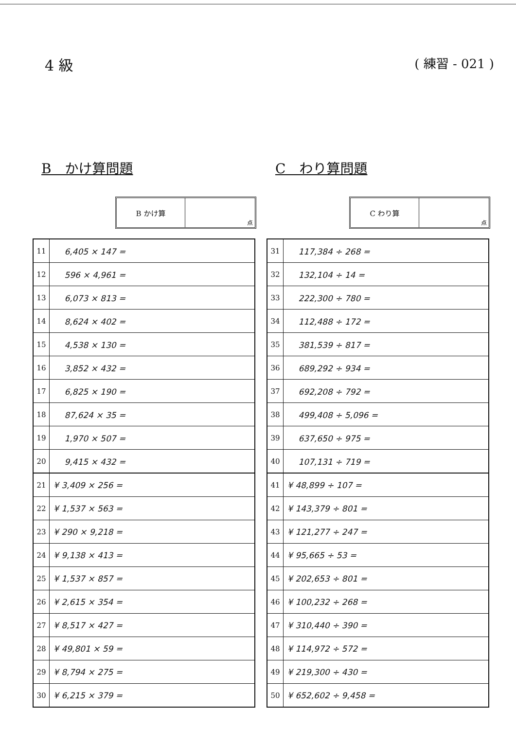4 級 ( 練習 - 021 )
B　かけ算問題
B かけ算
点
| 11 | 6,405 × 147 = |
| 12 | 596 × 4,961 = |
| 13 | 6,073 × 813 = |
| 14 | 8,624 × 402 = |
| 15 | 4,538 × 130 = |
| 16 | 3,852 × 432 = |
| 17 | 6,825 × 190 = |
| 18 | 87,624 × 35 = |
| 19 | 1,970 × 507 = |
| 20 | 9,415 × 432 = |
| 21 | ¥ 3,409 × 256 = |
| 22 | ¥ 1,537 × 563 = |
| 23 | ¥ 290 × 9,218 = |
| 24 | ¥ 9,138 × 413 = |
| 25 | ¥ 1,537 × 857 = |
| 26 | ¥ 2,615 × 354 = |
| 27 | ¥ 8,517 × 427 = |
| 28 | ¥ 49,801 × 59 = |
| 29 | ¥ 8,794 × 275 = |
| 30 | ¥ 6,215 × 379 = |
C　わり算問題
C わり算
点
| 31 | 117,384 ÷ 268 = |
| 32 | 132,104 ÷ 14 = |
| 33 | 222,300 ÷ 780 = |
| 34 | 112,488 ÷ 172 = |
| 35 | 381,539 ÷ 817 = |
| 36 | 689,292 ÷ 934 = |
| 37 | 692,208 ÷ 792 = |
| 38 | 499,408 ÷ 5,096 = |
| 39 | 637,650 ÷ 975 = |
| 40 | 107,131 ÷ 719 = |
| 41 | ¥ 48,899 ÷ 107 = |
| 42 | ¥ 143,379 ÷ 801 = |
| 43 | ¥ 121,277 ÷ 247 = |
| 44 | ¥ 95,665 ÷ 53 = |
| 45 | ¥ 202,653 ÷ 801 = |
| 46 | ¥ 100,232 ÷ 268 = |
| 47 | ¥ 310,440 ÷ 390 = |
| 48 | ¥ 114,972 ÷ 572 = |
| 49 | ¥ 219,300 ÷ 430 = |
| 50 | ¥ 652,602 ÷ 9,458 = |